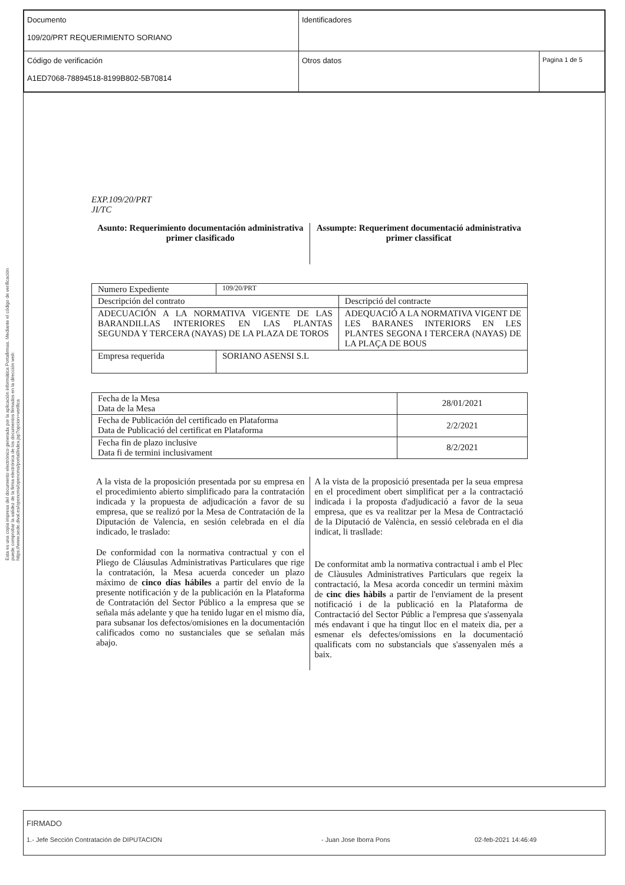| Documento 109/20/PRT REQUERIMIENTO SORIANO | Identificadores | |
| Código de verificación A1ED7068-78894518-8199B802-5B70814 | Otros datos | Pagina 1 de 5 |
Esta es una copia impresa del documento electrónico generada por la aplicación informática Portafirmas. Mediante el código de verificación puede comprobar la validez de la firma electrónica de los documentos firmados en la dirección web: https://www.sede.dival.es/opencms/opencms/portal/index.jsp?opcion=verifica
EXP.109/20/PRT
JI/TC
Asunto: Requerimiento documentación administrativa primer clasificado
Assumpte: Requeriment documentació administrativa primer classificat
| Numero Expediente | 109/20/PRT | |
| Descripción del contrato | | Descripció del contracte |
| ADECUACIÓN A LA NORMATIVA VIGENTE DE LAS BARANDILLAS INTERIORES EN LAS PLANTAS SEGUNDA Y TERCERA (NAYAS) DE LA PLAZA DE TOROS | | ADEQUACIÓ A LA NORMATIVA VIGENT DE LES BARANES INTERIORS EN LES PLANTES SEGONA I TERCERA (NAYAS) DE LA PLAÇA DE BOUS |
| Empresa requerida | SORIANO ASENSI S.L | |
| Fecha de la Mesa Data de la Mesa | 28/01/2021 |
| Fecha de Publicación del certificado en Plataforma Data de Publicació del certificat en Plataforma | 2/2/2021 |
| Fecha fin de plazo inclusive Data fi de termini inclusivament | 8/2/2021 |
A la vista de la proposición presentada por su empresa en el procedimiento abierto simplificado para la contratación indicada y la propuesta de adjudicación a favor de su empresa, que se realizó por la Mesa de Contratación de la Diputación de Valencia, en sesión celebrada en el día indicado, le traslado:
De conformidad con la normativa contractual y con el Pliego de Cláusulas Administrativas Particulares que rige la contratación, la Mesa acuerda conceder un plazo máximo de cinco días hábiles a partir del envío de la presente notificación y de la publicación en la Plataforma de Contratación del Sector Público a la empresa que se señala más adelante y que ha tenido lugar en el mismo día, para subsanar los defectos/omisiones en la documentación calificados como no sustanciales que se señalan más abajo.
A la vista de la proposició presentada per la seua empresa en el procediment obert simplificat per a la contractació indicada i la proposta d'adjudicació a favor de la seua empresa, que es va realitzar per la Mesa de Contractació de la Diputació de València, en sessió celebrada en el dia indicat, li traslla­de:
De conformitat amb la normativa contractual i amb el Plec de Clàusules Administratives Particulars que regeix la contractació, la Mesa acorda concedir un termini màxim de cinc dies hàbils a partir de l'enviament de la present notificació i de la publicació en la Plataforma de Contractació del Sector Públic a l'empresa que s'assenyala més endavant i que ha tingut lloc en el mateix dia, per a esmenar els defectes/omissions en la documentació qualificats com no substancials que s'assenyalen més a baix.
FIRMADO
1.- Jefe Sección Contratación de DIPUTACION - Juan Jose Iborra Pons 02-feb-2021 14:46:49